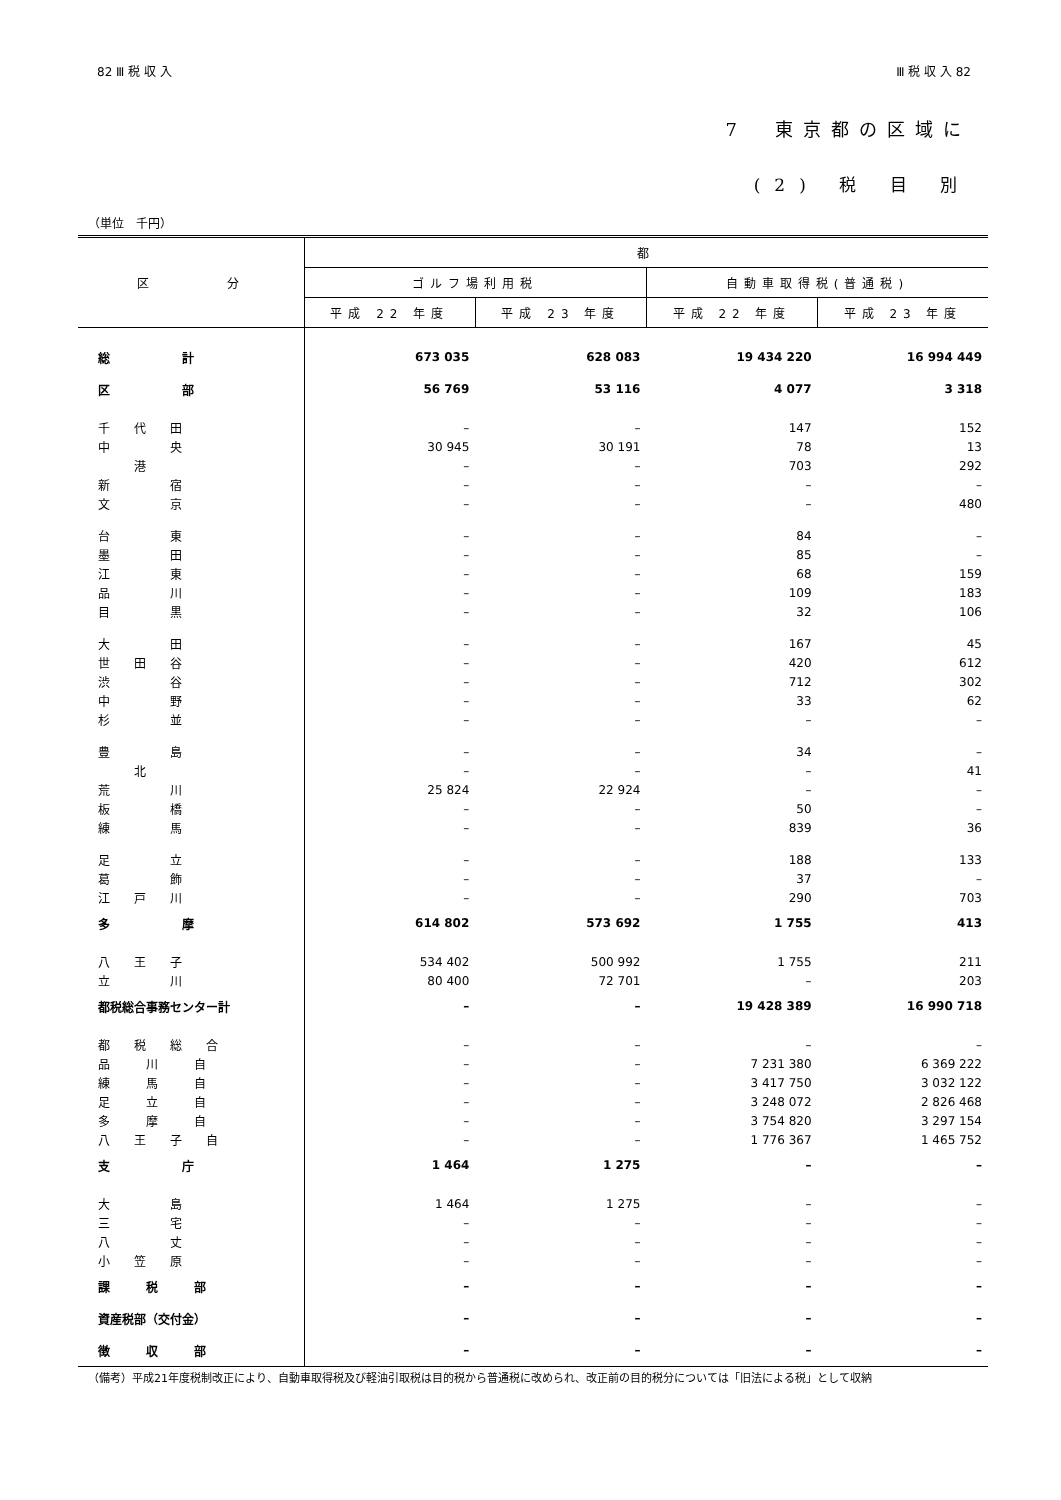82 Ⅲ 税 収 入 Ⅲ 税 収 入 82
7　東京都の区域に
(2) 税 目 別
（単位　千円）
| 区 分 | 都 | | | |
| --- | --- | --- | --- | --- |
| | ゴルフ場利用税 | | 自動車取得税(普通税) | |
| | 平成 22 年度 | 平成 23 年度 | 平成 22 年度 | 平成 23 年度 |
| 総 計 | 673 035 | 628 083 | 19 434 220 | 16 994 449 |
| 区 部 | 56 769 | 53 116 | 4 077 | 3 318 |
| 千 代 田 | – | – | 147 | 152 |
| 中 央 | 30 945 | 30 191 | 78 | 13 |
| 港 | – | – | 703 | 292 |
| 新 宿 | – | – | – | – |
| 文 京 | – | – | – | 480 |
| 台 東 | – | – | 84 | – |
| 墨 田 | – | – | 85 | – |
| 江 東 | – | – | 68 | 159 |
| 品 川 | – | – | 109 | 183 |
| 目 黒 | – | – | 32 | 106 |
| 大 田 | – | – | 167 | 45 |
| 世 田 谷 | – | – | 420 | 612 |
| 渋 谷 | – | – | 712 | 302 |
| 中 野 | – | – | 33 | 62 |
| 杉 並 | – | – | – | – |
| 豊 島 | – | – | 34 | – |
| 北 | – | – | – | 41 |
| 荒 川 | 25 824 | 22 924 | – | – |
| 板 橋 | – | – | 50 | – |
| 練 馬 | – | – | 839 | 36 |
| 足 立 | – | – | 188 | 133 |
| 葛 飾 | – | – | 37 | – |
| 江 戸 川 | – | – | 290 | 703 |
| 多 摩 | 614 802 | 573 692 | 1 755 | 413 |
| 八 王 子 | 534 402 | 500 992 | 1 755 | 211 |
| 立 川 | 80 400 | 72 701 | – | 203 |
| 都税総合事務センター計 | – | – | 19 428 389 | 16 990 718 |
| 都 税 総 合 | – | – | – | – |
| 品 川 自 | – | – | 7 231 380 | 6 369 222 |
| 練 馬 自 | – | – | 3 417 750 | 3 032 122 |
| 足 立 自 | – | – | 3 248 072 | 2 826 468 |
| 多 摩 自 | – | – | 3 754 820 | 3 297 154 |
| 八 王 子 自 | – | – | 1 776 367 | 1 465 752 |
| 支 庁 | 1 464 | 1 275 | – | – |
| 大 島 | 1 464 | 1 275 | – | – |
| 三 宅 | – | – | – | – |
| 八 丈 | – | – | – | – |
| 小 笠 原 | – | – | – | – |
| 課 税 部 | – | – | – | – |
| 資産税部（交付金） | – | – | – | – |
| 徴 収 部 | – | – | – | – |
（備考）平成21年度税制改正により、自動車取得税及び軽油引取税は目的税から普通税に改められ、改正前の目的税分については「旧法による税」として収納